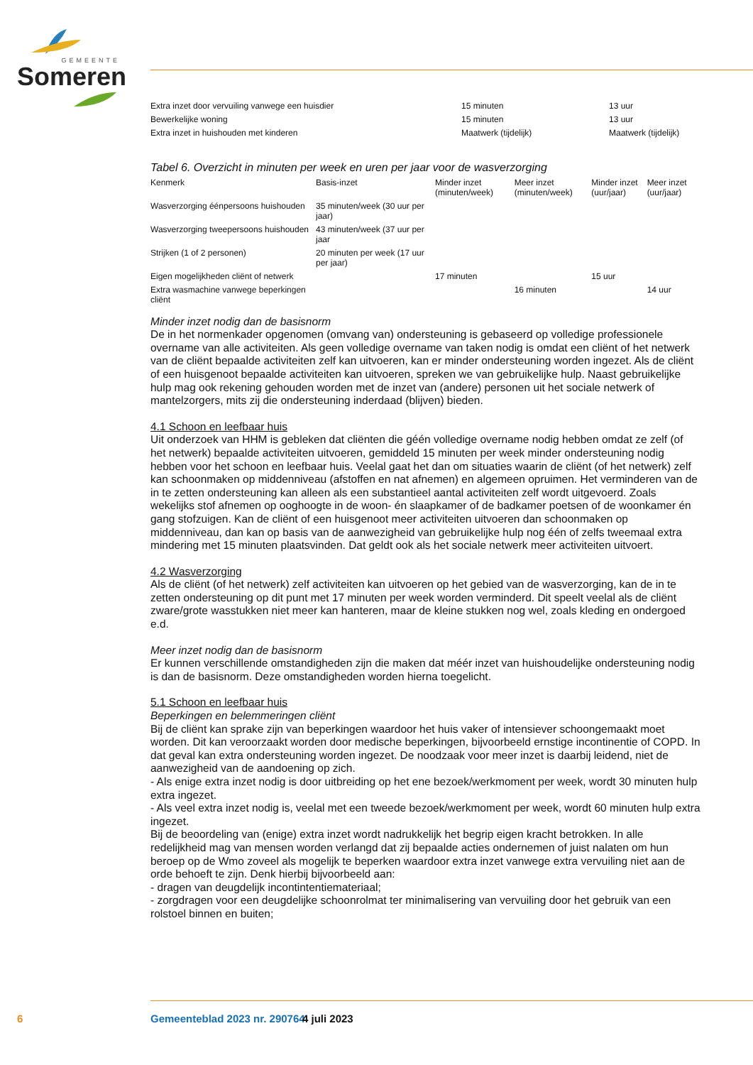GEMEENTE
Someren
| Extra inzet door vervuiling vanwege een huisdier | 15 minuten | 13 uur |
| Bewerkelijke woning | 15 minuten | 13 uur |
| Extra inzet in huishouden met kinderen | Maatwerk (tijdelijk) | Maatwerk (tijdelijk) |
Tabel 6. Overzicht in minuten per week en uren per jaar voor de wasverzorging
| Kenmerk | Basis-inzet | Minder inzet (minuten/week) | Meer inzet (minuten/week) | Minder inzet (uur/jaar) | Meer inzet (uur/jaar) |
| --- | --- | --- | --- | --- | --- |
| Wasverzorging éénpersoons huishouden | 35 minuten/week (30 uur per jaar) | | | | |
| Wasverzorging tweepersoons huishouden | 43 minuten/week (37 uur per jaar | | | | |
| Strijken (1 of 2 personen) | 20 minuten per week (17 uur per jaar) | | | | |
| Eigen mogelijkheden cliënt of netwerk | | 17 minuten | | 15 uur | |
| Extra wasmachine vanwege beperkingen cliënt | | | 16 minuten | | 14 uur |
Minder inzet nodig dan de basisnorm
De in het normenkader opgenomen (omvang van) ondersteuning is gebaseerd op volledige professionele overname van alle activiteiten. Als geen volledige overname van taken nodig is omdat een cliënt of het netwerk van de cliënt bepaalde activiteiten zelf kan uitvoeren, kan er minder ondersteuning worden ingezet. Als de cliënt of een huisgenoot bepaalde activiteiten kan uitvoeren, spreken we van gebruikelijke hulp. Naast gebruikelijke hulp mag ook rekening gehouden worden met de inzet van (andere) personen uit het sociale netwerk of mantelzorgers, mits zij die ondersteuning inderdaad (blijven) bieden.
4.1 Schoon en leefbaar huis
Uit onderzoek van HHM is gebleken dat cliënten die géén volledige overname nodig hebben omdat ze zelf (of het netwerk) bepaalde activiteiten uitvoeren, gemiddeld 15 minuten per week minder ondersteuning nodig hebben voor het schoon en leefbaar huis. Veelal gaat het dan om situaties waarin de cliënt (of het netwerk) zelf kan schoonmaken op middenniveau (afstoffen en nat afnemen) en algemeen opruimen. Het verminderen van de in te zetten ondersteuning kan alleen als een substantieel aantal activiteiten zelf wordt uitgevoerd. Zoals wekelijks stof afnemen op ooghoogte in de woon- én slaapkamer of de badkamer poetsen of de woonkamer én gang stofzuigen. Kan de cliënt of een huisgenoot meer activiteiten uitvoeren dan schoonmaken op middenniveau, dan kan op basis van de aanwezigheid van gebruikelijke hulp nog één of zelfs tweemaal extra mindering met 15 minuten plaatsvinden. Dat geldt ook als het sociale netwerk meer activiteiten uitvoert.
4.2 Wasverzorging
Als de cliënt (of het netwerk) zelf activiteiten kan uitvoeren op het gebied van de wasverzorging, kan de in te zetten ondersteuning op dit punt met 17 minuten per week worden verminderd. Dit speelt veelal als de cliënt zware/grote wasstukken niet meer kan hanteren, maar de kleine stukken nog wel, zoals kleding en ondergoed e.d.
Meer inzet nodig dan de basisnorm
Er kunnen verschillende omstandigheden zijn die maken dat méér inzet van huishoudelijke ondersteuning nodig is dan de basisnorm. Deze omstandigheden worden hierna toegelicht.
5.1 Schoon en leefbaar huis
Beperkingen en belemmeringen cliënt
Bij de cliënt kan sprake zijn van beperkingen waardoor het huis vaker of intensiever schoongemaakt moet worden. Dit kan veroorzaakt worden door medische beperkingen, bijvoorbeeld ernstige incontinentie of COPD. In dat geval kan extra ondersteuning worden ingezet. De noodzaak voor meer inzet is daarbij leidend, niet de aanwezigheid van de aandoening op zich.
- Als enige extra inzet nodig is door uitbreiding op het ene bezoek/werkmoment per week, wordt 30 minuten hulp extra ingezet.
- Als veel extra inzet nodig is, veelal met een tweede bezoek/werkmoment per week, wordt 60 minuten hulp extra ingezet.
Bij de beoordeling van (enige) extra inzet wordt nadrukkelijk het begrip eigen kracht betrokken. In alle redelijkheid mag van mensen worden verlangd dat zij bepaalde acties ondernemen of juist nalaten om hun beroep op de Wmo zoveel als mogelijk te beperken waardoor extra inzet vanwege extra vervuiling niet aan de orde behoeft te zijn. Denk hierbij bijvoorbeeld aan:
- dragen van deugdelijk incontintentiemateriaal;
- zorgdragen voor een deugdelijke schoonrolmat ter minimalisering van vervuiling door het gebruik van een rolstoel binnen en buiten;
6 Gemeenteblad 2023 nr. 290764 4 juli 2023